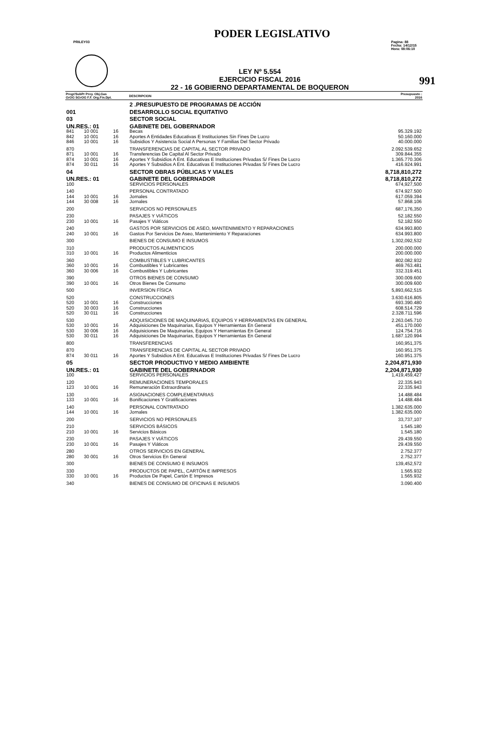PODER LEGISLATIVO
PRILEY03 Pagina: 88
Fecha: 14/12/15
Hora: 08:06:10
LEY Nº 5.554
EJERCICIO FISCAL 2016
22 - 16 GOBIERNO DEPARTAMENTAL DE BOQUERON
991
| Progr/SubPr Proy. Obj.Gas GrOG SGrOG F.F. Org.Fin.Dpt. | | | | DESCRIPCION | Presupuesto : 2016 |
| --- | --- | --- | --- | --- | --- |
| | | | | 2 .PRESUPUESTO DE PROGRAMAS DE ACCIÓN | |
| 001 | | | | DESARROLLO SOCIAL EQUITATIVO | |
| 03 | | | | SECTOR SOCIAL | |
| UN.RES.: 01 | | | | GABINETE DEL GOBERNADOR | |
| 841 | 10 001 | 16 | | Becas | 95.329.192 |
| 842 | 10 001 | 16 | | Aportes A Entidades Educativas E Instituciones Sin Fines De Lucro | 50.160.000 |
| 846 | 10 001 | 16 | | Subsidios Y Asistencia Social A Personas Y Familias Del Sector Privado | 40.000.000 |
| 870 | | | | TRANSFERENCIAS DE CAPITAL AL SECTOR PRIVADO | 2.092.539.652 |
| 871 | 10 001 | 16 | | Transferencias De Capital Al Sector Privado | 309.844.355 |
| 874 | 10 001 | 16 | | Aportes Y Subsidios A Ent. Educativas E Instituciones Privadas S/ Fines De Lucro | 1.365.770.306 |
| 874 | 30 011 | 16 | | Aportes Y Subsidios A Ent. Educativas E Instituciones Privadas S/ Fines De Lucro | 416.924.991 |
| 04 | | | | SECTOR OBRAS PÚBLICAS Y VIALES | 8,718,810,272 |
| UN.RES.: 01 | | | | GABINETE DEL GOBERNADOR | 8,718,810,272 |
| 100 | | | | SERVICIOS PERSONALES | 674,927,500 |
| 140 | | | | PERSONAL CONTRATADO | 674.927.500 |
| 144 | 10 001 | 16 | | Jornales | 617.059.394 |
| 144 | 30 008 | 16 | | Jornales | 57.868.106 |
| 200 | | | | SERVICIOS NO PERSONALES | 687,176,350 |
| 230 | | | | PASAJES Y VIÁTICOS | 52.182.550 |
| 230 | 10 001 | 16 | | Pasajes Y Viáticos | 52.182.550 |
| 240 | | | | GASTOS POR SERVICIOS DE ASEO, MANTENIMIENTO Y REPARACIONES | 634.993.800 |
| 240 | 10 001 | 16 | | Gastos Por Servicios De Aseo, Mantenimiento Y Reparaciones | 634.993.800 |
| 300 | | | | BIENES DE CONSUMO E INSUMOS | 1,302,092,532 |
| 310 | | | | PRODUCTOS ALIMENTICIOS | 200.000.000 |
| 310 | 10 001 | 16 | | Productos Alimenticios | 200.000.000 |
| 360 | | | | COMBUSTIBLES Y LUBRICANTES | 802.082.932 |
| 360 | 10 001 | 16 | | Combustibles Y Lubricantes | 469.763.481 |
| 360 | 30 006 | 16 | | Combustibles Y Lubricantes | 332.319.451 |
| 390 | | | | OTROS BIENES DE CONSUMO | 300.009.600 |
| 390 | 10 001 | 16 | | Otros Bienes De Consumo | 300.009.600 |
| 500 | | | | INVERSION FÍSICA | 5,893,662,515 |
| 520 | | | | CONSTRUCCIONES | 3.630.616.805 |
| 520 | 10 001 | 16 | | Construcciones | 693.390.480 |
| 520 | 30 003 | 16 | | Construcciones | 608.514.729 |
| 520 | 30 011 | 16 | | Construcciones | 2.328.711.596 |
| 530 | | | | ADQUISICIONES DE MAQUINARIAS, EQUIPOS Y HERRAMIENTAS EN GENERAL | 2.263.045.710 |
| 530 | 10 001 | 16 | | Adquisiciones De Maquinarias, Equipos Y Herramientas En General | 451.170.000 |
| 530 | 30 006 | 16 | | Adquisiciones De Maquinarias, Equipos Y Herramientas En General | 124.754.716 |
| 530 | 30 011 | 16 | | Adquisiciones De Maquinarias, Equipos Y Herramientas En General | 1.687.120.994 |
| 800 | | | | TRANSFERENCIAS | 160,951,375 |
| 870 | | | | TRANSFERENCIAS DE CAPITAL AL SECTOR PRIVADO | 160.951.375 |
| 874 | 30 011 | 16 | | Aportes Y Subsidios A Ent. Educativas E Instituciones Privadas S/ Fines De Lucro | 160.951.375 |
| 05 | | | | SECTOR PRODUCTIVO Y MEDIO AMBIENTE | 2,204,871,930 |
| UN.RES.: 01 | | | | GABINETE DEL GOBERNADOR | 2,204,871,930 |
| 100 | | | | SERVICIOS PERSONALES | 1,419,459,427 |
| 120 | | | | REMUNERACIONES TEMPORALES | 22.335.943 |
| 123 | 10 001 | 16 | | Remuneración Extraordinaria | 22.335.943 |
| 130 | | | | ASIGNACIONES COMPLEMENTARIAS | 14.488.484 |
| 133 | 10 001 | 16 | | Bonificaciones Y Gratificaciones | 14.488.484 |
| 140 | | | | PERSONAL CONTRATADO | 1.382.635.000 |
| 144 | 10 001 | 16 | | Jornales | 1.382.635.000 |
| 200 | | | | SERVICIOS NO PERSONALES | 33,737,107 |
| 210 | | | | SERVICIOS BÁSICOS | 1.545.180 |
| 210 | 10 001 | 16 | | Servicios Básicos | 1.545.180 |
| 230 | | | | PASAJES Y VIÁTICOS | 29.439.550 |
| 230 | 10 001 | 16 | | Pasajes Y Viáticos | 29.439.550 |
| 280 | | | | OTROS SERVICIOS EN GENERAL | 2.752.377 |
| 280 | 30 001 | 16 | | Otros Servicios En General | 2.752.377 |
| 300 | | | | BIENES DE CONSUMO E INSUMOS | 139,452,572 |
| 330 | | | | PRODUCTOS DE PAPEL, CARTÓN E IMPRESOS | 1.565.932 |
| 330 | 10 001 | 16 | | Productos De Papel, Cartón E Impresos | 1.565.932 |
| 340 | | | | BIENES DE CONSUMO DE OFICINAS E INSUMOS | 3.090.400 |